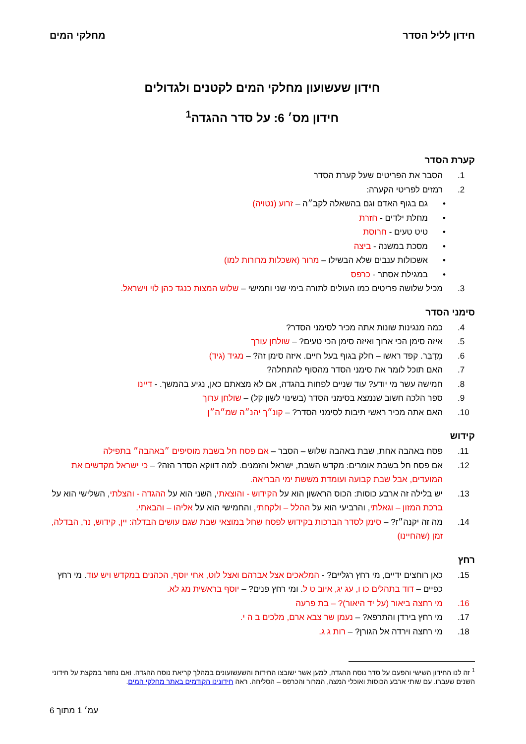חידון לליל הסדר מחלקי המים
חידון שעשועון מחלקי המים לקטנים ולגדולים
חידון מס׳ 6: על סדר ההגדה<sup>1</sup>
קערת הסדר
1. הסבר את הפריטים שעל קערת הסדר
2. רמזים לפריטי הקערה:
• גם בגוף האדם וגם בהשאלה לקב״ה – זרוע (נטויה)
• מחלת ילדים - חזרת
• טיט טעים - חרוסת
• מסכת במשנה - ביצה
• אשכולות ענבים שלא הבשילו – מרור (אשכלות מרורות למו)
• במגילת אסתר - כרפס
3. מכיל שלושה פריטים כמו העולים לתורה בימי שני וחמישי – שלוש המצות כנגד כהן לוי וישראל.
סימני הסדר
4. כמה מנגינות שונות אתה מכיר לסימני הסדר?
5. איזה סימן הכי ארוך ואיזה סימן הכי טעים? – שולחן עורך
6. מְדַבֵּר. קפד ראשו – חלק בגוף בעל חיים. איזה סימן זה? – מגיד (גיד)
7. האם תוכל לומר את סימני הסדר מהסוף להתחלה?
8. חמישה עשר מי יודע? עוד שניים לפחות בהגדה, אם לא מצאתם כאן, נגיע בהמשך. - דיינו
9. ספר הלכה חשוב שנמצא בסימני הסדר (בשינוי לשון קל) – שולחן ערוך
10. האם אתה מכיר ראשי תיבות לסימני הסדר? – קונ״ך יהנ״ה שמ״ה״ן
קידוש
11. פסח באהבה אחת, שבת באהבה שלוש – הסבר – אם פסח חל בשבת מוסיפים ״באהבה״ בתפילה
12. אם פסח חל בשבת אומרים: מקדש השבת, ישראל והזמנים. למה דווקא הסדר הזה? – כי ישראל מקדשים את המועדים, אבל שבת קבועה ועומדת משׁשת ימי הבריאה.
13. יש בלילה זה ארבע כוסות: הכוס הראשון הוא על הקידוש - והוצאתי, השני הוא על ההגדה - והצלתי, השלישי הוא על ברכת המזון – וגאלתי, והרביעי הוא על ההלל – ולקחתי, והחמישי הוא על אליהו – והבאתי.
14. מה זה יקנה״ז? – סימן לסדר הברכות בקידוש לפסח שחל במוצאי שבת שגם עושים הבדלה: יין, קידוש, נר, הבדלה, זמן (שהחיינו)
רחץ
15. כאן רוחצים ידיים, מי רחץ רגליים? - המלאכים אצל אברהם ואצל לוט, אחי יוסף, הכהנים במקדש ויש עוד. מי רחץ כפיים – דוד בתהלים כו ו, עג יג, איוב ט ל. ומי רחץ פנים? – יוסף בראשית מג לא.
16. מי רחצה ביאור (על יד היאור)? – בת פרעה
17. מי רחץ בירדן והתרפא? – נעמן שר צבא ארם, מלכים ב ה י.
18. מי רחצה וירדה אל הגורן? – רות ג ג.
<sup>1</sup> זה לנו החידון השישי והפעם על סדר נוסח ההגדה, למען אשר ישובצו החידות והשעשועונים במהלך קריאת נוסח ההגדה. ואם נחזור במקצת על חידוני השנים שעברו. עם שותי ארבע הכוסות ואוכלי המצה, המרור והכרפס – הסליחה. ראה חידונינו הקודמים באתר מחלקי המים.
עמ׳ 1 מתוך 6